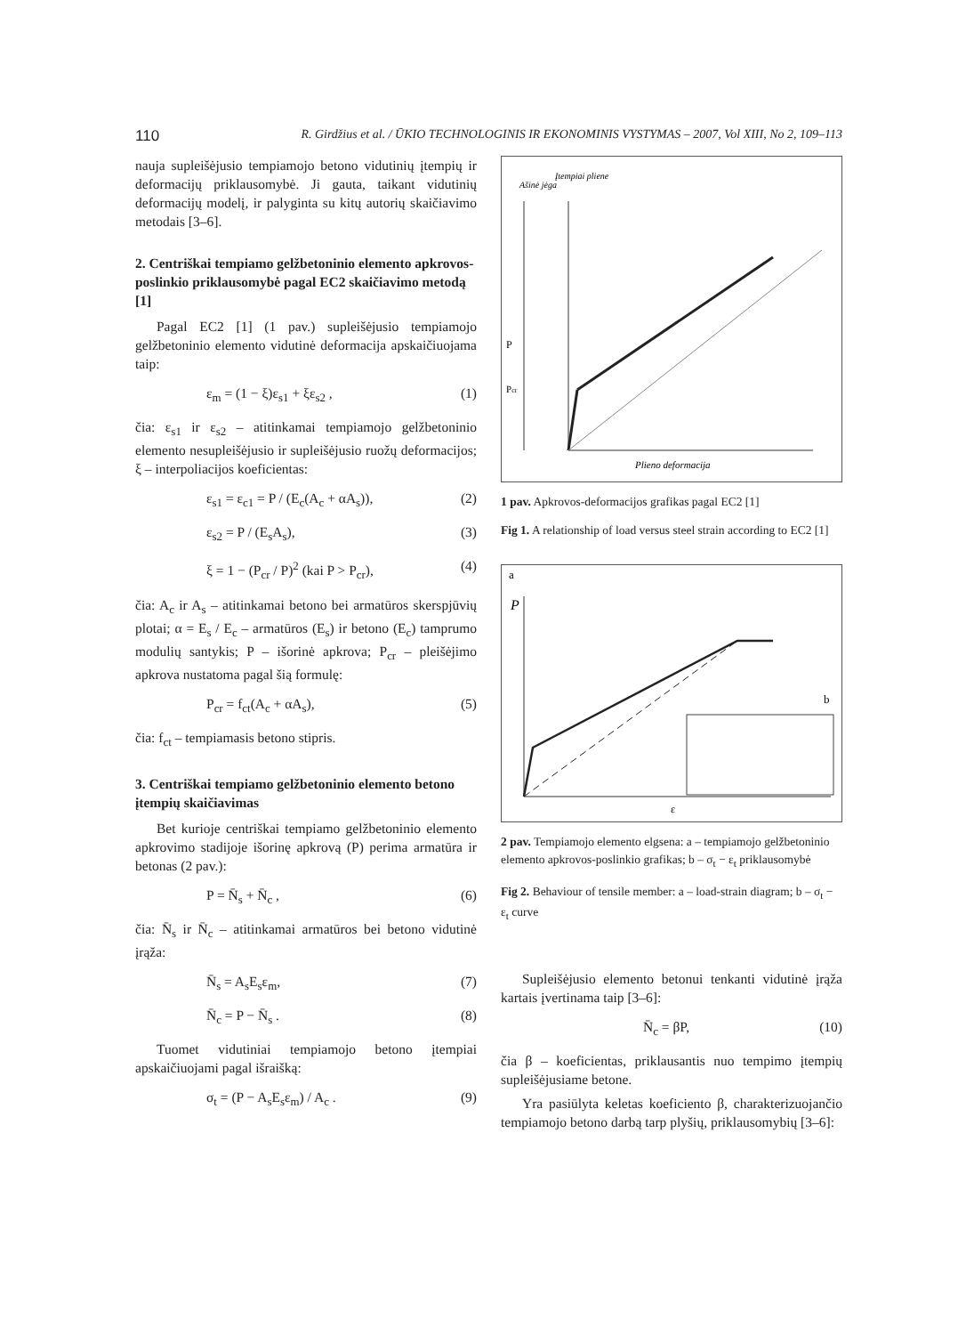110 R. Girdžius et al. / ŪKIO TECHNOLOGINIS IR EKONOMINIS VYSTYMAS – 2007, Vol XIII, No 2, 109–113
nauja supleišėjusio tempiamojo betono vidutinių įtempių ir deformacijų priklausomybė. Ji gauta, taikant vidutinių deformacijų modelį, ir palyginta su kitų autorių skaičiavimo metodais [3–6].
2. Centriškai tempiamo gelžbetoninio elemento apkrovos-poslinkio priklausomybė pagal EC2 skaičiavimo metodą [1]
Pagal EC2 [1] (1 pav.) supleišėjusio tempiamojo gelžbetoninio elemento vidutinė deformacija apskaičiuojama taip:
ε<sub>m</sub> = (1 − ξ)ε<sub>s1</sub> + ξε<sub>s2</sub> , (1)
čia: ε<sub>s1</sub> ir ε<sub>s2</sub> – atitinkamai tempiamojo gelžbetoninio elemento nesupleišėjusio ir supleišėjusio ruožų deformacijos; ξ – interpoliacijos koeficientas:
ε<sub>s1</sub> = ε<sub>c1</sub> = P / (E<sub>c</sub>(A<sub>c</sub> + αA<sub>s</sub>)), (2)
ε<sub>s2</sub> = P / (E<sub>s</sub>A<sub>s</sub>), (3)
ξ = 1 − (P<sub>cr</sub> / P)<sup>2</sup> (kai P > P<sub>cr</sub>), (4)
čia: A<sub>c</sub> ir A<sub>s</sub> – atitinkamai betono bei armatūros skerspjūvių plotai; α = E<sub>s</sub> / E<sub>c</sub> – armatūros (E<sub>s</sub>) ir betono (E<sub>c</sub>) tamprumo modulių santykis; P – išorinė apkrova; P<sub>cr</sub> – pleišėjimo apkrova nustatoma pagal šią formulę:
P<sub>cr</sub> = f<sub>ct</sub>(A<sub>c</sub> + αA<sub>s</sub>), (5)
čia: f<sub>ct</sub> – tempiamasis betono stipris.
3. Centriškai tempiamo gelžbetoninio elemento betono įtempių skaičiavimas
Bet kurioje centriškai tempiamo gelžbetoninio elemento apkrovimo stadijoje išorinę apkrovą (P) perima armatūra ir betonas (2 pav.):
P = N̄<sub>s</sub> + N̄<sub>c</sub> , (6)
čia: N̄<sub>s</sub> ir N̄<sub>c</sub> – atitinkamai armatūros bei betono vidutinė įrąža:
N̄<sub>s</sub> = A<sub>s</sub>E<sub>s</sub>ε<sub>m</sub>, (7)
N̄<sub>c</sub> = P − N̄<sub>s</sub> . (8)
Tuomet vidutiniai tempiamojo betono įtempiai apskaičiuojami pagal išraišką:
σ<sub>t</sub> = (P − A<sub>s</sub>E<sub>s</sub>ε<sub>m</sub>) / A<sub>c</sub> . (9)
Ašinė jėga
Įtempiai pliene
Plieno deformacija
P
Pcr
1 pav. Apkrovos-deformacijos grafikas pagal EC2 [1]
Fig 1. A relationship of load versus steel strain according to EC2 [1]
a
b
P
ε
2 pav. Tempiamojo elemento elgsena: a – tempiamojo gelžbetoninio elemento apkrovos-poslinkio grafikas; b – σ<sub>t</sub> − ε<sub>t</sub> priklausomybė
Fig 2. Behaviour of tensile member: a – load-strain diagram; b – σ<sub>t</sub> − ε<sub>t</sub> curve
Supleišėjusio elemento betonui tenkanti vidutinė įrąža kartais įvertinama taip [3–6]:
N̄<sub>c</sub> = βP, (10)
čia β – koeficientas, priklausantis nuo tempimo įtempių supleišėjusiame betone.
Yra pasiūlyta keletas koeficiento β, charakterizuojančio tempiamojo betono darbą tarp plyšių, priklausomybių [3–6]: